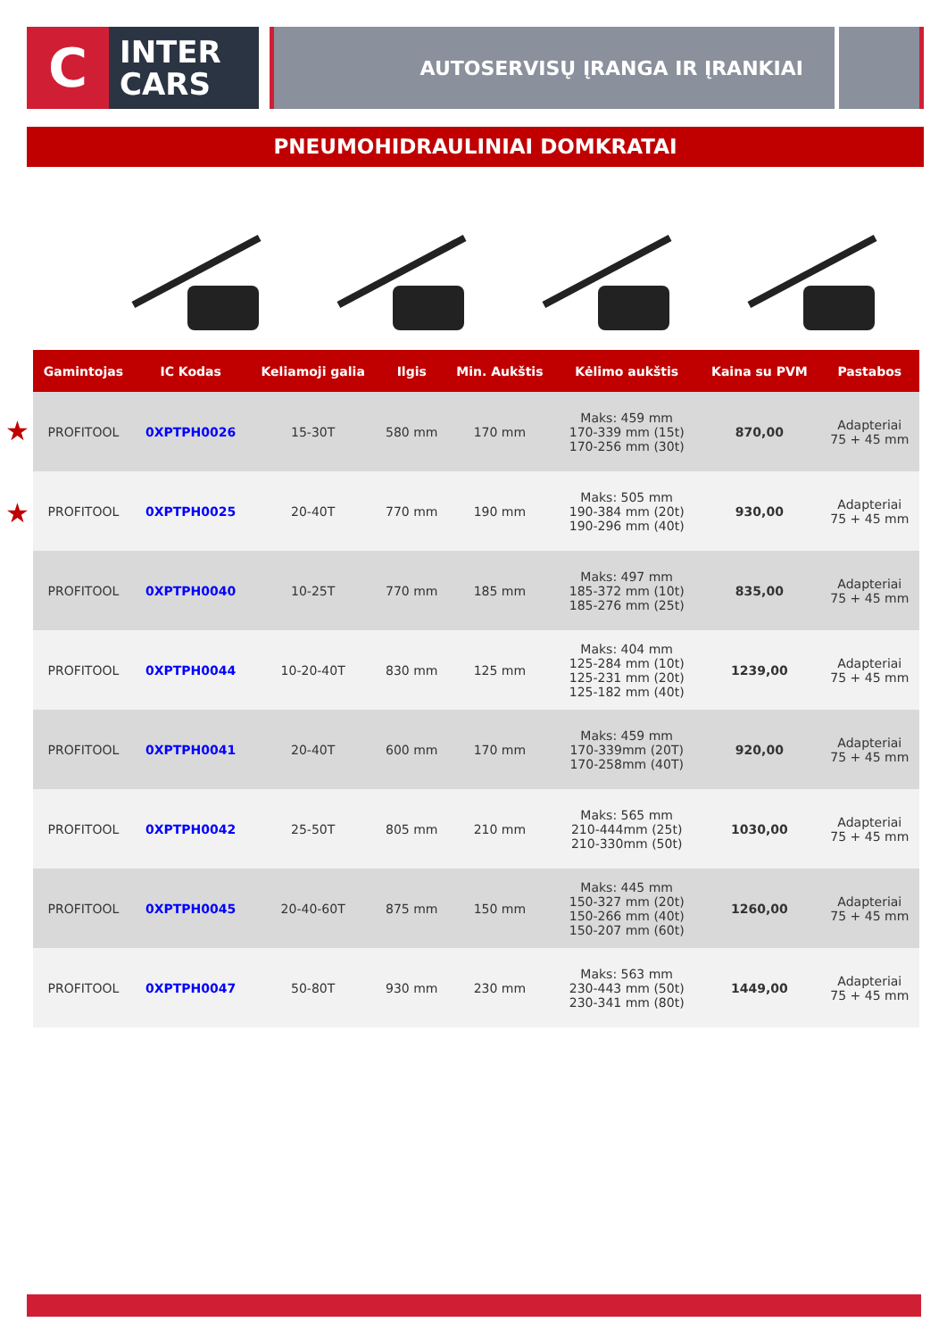C
INTER
CARS
AUTOSERVISŲ ĮRANGA IR ĮRANKIAI
PNEUMOHIDRAULINIAI DOMKRATAI
★
★
| Gamintojas | IC Kodas | Keliamoji galia | Ilgis | Min. Aukštis | Kėlimo aukštis | Kaina su PVM | Pastabos |
| --- | --- | --- | --- | --- | --- | --- | --- |
| PROFITOOL | 0XPTPH0026 | 15-30T | 580 mm | 170 mm | Maks: 459 mm 170-339 mm (15t) 170-256 mm (30t) | 870,00 | Adapteriai 75 + 45 mm |
| PROFITOOL | 0XPTPH0025 | 20-40T | 770 mm | 190 mm | Maks: 505 mm 190-384 mm (20t) 190-296 mm (40t) | 930,00 | Adapteriai 75 + 45 mm |
| PROFITOOL | 0XPTPH0040 | 10-25T | 770 mm | 185 mm | Maks: 497 mm 185-372 mm (10t) 185-276 mm (25t) | 835,00 | Adapteriai 75 + 45 mm |
| PROFITOOL | 0XPTPH0044 | 10-20-40T | 830 mm | 125 mm | Maks: 404 mm 125-284 mm (10t) 125-231 mm (20t) 125-182 mm (40t) | 1239,00 | Adapteriai 75 + 45 mm |
| PROFITOOL | 0XPTPH0041 | 20-40T | 600 mm | 170 mm | Maks: 459 mm 170-339mm (20T) 170-258mm (40T) | 920,00 | Adapteriai 75 + 45 mm |
| PROFITOOL | 0XPTPH0042 | 25-50T | 805 mm | 210 mm | Maks: 565 mm 210-444mm (25t) 210-330mm (50t) | 1030,00 | Adapteriai 75 + 45 mm |
| PROFITOOL | 0XPTPH0045 | 20-40-60T | 875 mm | 150 mm | Maks: 445 mm 150-327 mm (20t) 150-266 mm (40t) 150-207 mm (60t) | 1260,00 | Adapteriai 75 + 45 mm |
| PROFITOOL | 0XPTPH0047 | 50-80T | 930 mm | 230 mm | Maks: 563 mm 230-443 mm (50t) 230-341 mm (80t) | 1449,00 | Adapteriai 75 + 45 mm |